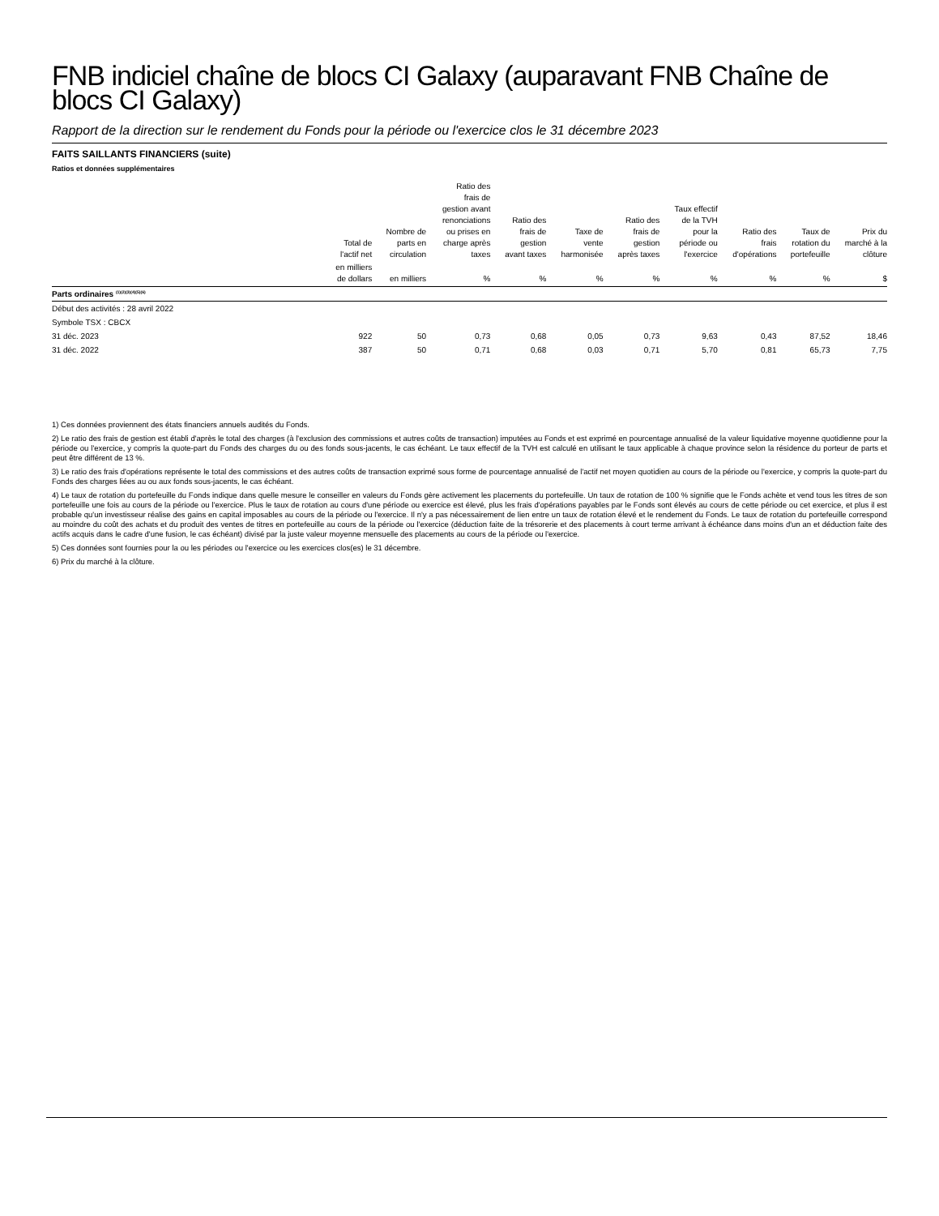FNB indiciel chaîne de blocs CI Galaxy (auparavant FNB Chaîne de blocs CI Galaxy)
Rapport de la direction sur le rendement du Fonds pour la période ou l'exercice clos le 31 décembre 2023
FAITS SAILLANTS FINANCIERS (suite)
Ratios et données supplémentaires
| | Total de l'actif net | Nombre de parts en circulation | Ratio des frais de gestion avant renonciations ou prises en charge après taxes | Ratio des frais de gestion avant taxes | Taxe de vente harmonisée | Ratio des frais de gestion après taxes | Taux effectif de la TVH pour la période ou l'exercice | Ratio des frais d'opérations | Taux de rotation du portefeuille | Prix du marché à la clôture |
| --- | --- | --- | --- | --- | --- | --- | --- | --- | --- | --- |
| | en milliers de dollars | en milliers | % | % | % | % | % | % | % | $ |
| Parts ordinaires <sup>(1)(2)(3)(4)(5)(6)</sup> | | | | | | | | | | |
| Début des activités : 28 avril 2022 | | | | | | | | | | |
| Symbole TSX : CBCX | | | | | | | | | | |
| 31 déc. 2023 | 922 | 50 | 0,73 | 0,68 | 0,05 | 0,73 | 9,63 | 0,43 | 87,52 | 18,46 |
| 31 déc. 2022 | 387 | 50 | 0,71 | 0,68 | 0,03 | 0,71 | 5,70 | 0,81 | 65,73 | 7,75 |
1) Ces données proviennent des états financiers annuels audités du Fonds.
2) Le ratio des frais de gestion est établi d'après le total des charges (à l'exclusion des commissions et autres coûts de transaction) imputées au Fonds et est exprimé en pourcentage annualisé de la valeur liquidative moyenne quotidienne pour la période ou l'exercice, y compris la quote-part du Fonds des charges du ou des fonds sous-jacents, le cas échéant. Le taux effectif de la TVH est calculé en utilisant le taux applicable à chaque province selon la résidence du porteur de parts et peut être différent de 13 %.
3) Le ratio des frais d'opérations représente le total des commissions et des autres coûts de transaction exprimé sous forme de pourcentage annualisé de l'actif net moyen quotidien au cours de la période ou l'exercice, y compris la quote-part du Fonds des charges liées au ou aux fonds sous-jacents, le cas échéant.
4) Le taux de rotation du portefeuille du Fonds indique dans quelle mesure le conseiller en valeurs du Fonds gère activement les placements du portefeuille. Un taux de rotation de 100 % signifie que le Fonds achète et vend tous les titres de son portefeuille une fois au cours de la période ou l'exercice. Plus le taux de rotation au cours d'une période ou exercice est élevé, plus les frais d'opérations payables par le Fonds sont élevés au cours de cette période ou cet exercice, et plus il est probable qu'un investisseur réalise des gains en capital imposables au cours de la période ou l'exercice. Il n'y a pas nécessairement de lien entre un taux de rotation élevé et le rendement du Fonds. Le taux de rotation du portefeuille correspond au moindre du coût des achats et du produit des ventes de titres en portefeuille au cours de la période ou l'exercice (déduction faite de la trésorerie et des placements à court terme arrivant à échéance dans moins d'un an et déduction faite des actifs acquis dans le cadre d'une fusion, le cas échéant) divisé par la juste valeur moyenne mensuelle des placements au cours de la période ou l'exercice.
5) Ces données sont fournies pour la ou les périodes ou l'exercice ou les exercices clos(es) le 31 décembre.
6) Prix du marché à la clôture.